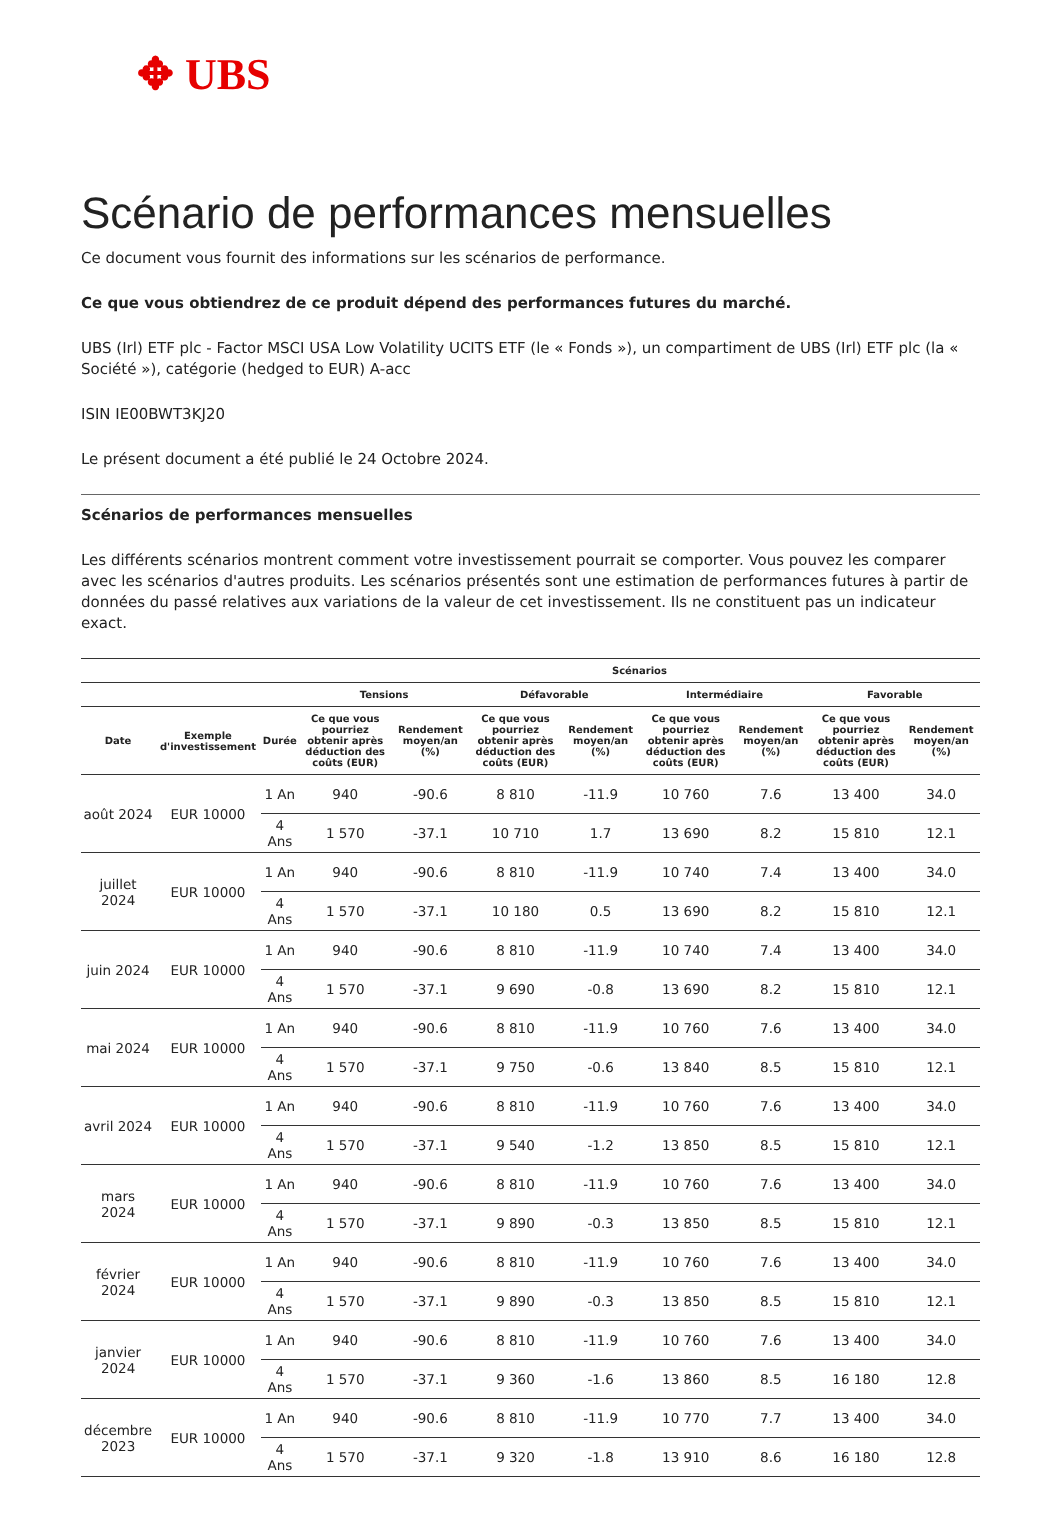✥ UBS
Scénario de performances mensuelles
Ce document vous fournit des informations sur les scénarios de performance.
Ce que vous obtiendrez de ce produit dépend des performances futures du marché.
UBS (Irl) ETF plc - Factor MSCI USA Low Volatility UCITS ETF (le « Fonds »), un compartiment de UBS (Irl) ETF plc (la « Société »), catégorie (hedged to EUR) A-acc
ISIN IE00BWT3KJ20
Le présent document a été publié le 24 Octobre 2024.
Scénarios de performances mensuelles
Les différents scénarios montrent comment votre investissement pourrait se comporter. Vous pouvez les comparer avec les scénarios d'autres produits. Les scénarios présentés sont une estimation de performances futures à partir de données du passé relatives aux variations de la valeur de cet investissement. Ils ne constituent pas un indicateur exact.
| | | | Scénarios | | | | | | | |
| --- | --- | --- | --- | --- | --- | --- | --- | --- | --- | --- |
| | | | Tensions | | Défavorable | | Intermédiaire | | Favorable | |
| Date | Exemple d'investissement | Durée | Ce que vous pourriez obtenir après déduction des coûts (EUR) | Rendement moyen/an (%) | Ce que vous pourriez obtenir après déduction des coûts (EUR) | Rendement moyen/an (%) | Ce que vous pourriez obtenir après déduction des coûts (EUR) | Rendement moyen/an (%) | Ce que vous pourriez obtenir après déduction des coûts (EUR) | Rendement moyen/an (%) |
| août 2024 | EUR 10000 | 1 An | 940 | -90.6 | 8 810 | -11.9 | 10 760 | 7.6 | 13 400 | 34.0 |
| | | 4 Ans | 1 570 | -37.1 | 10 710 | 1.7 | 13 690 | 8.2 | 15 810 | 12.1 |
| juillet 2024 | EUR 10000 | 1 An | 940 | -90.6 | 8 810 | -11.9 | 10 740 | 7.4 | 13 400 | 34.0 |
| | | 4 Ans | 1 570 | -37.1 | 10 180 | 0.5 | 13 690 | 8.2 | 15 810 | 12.1 |
| juin 2024 | EUR 10000 | 1 An | 940 | -90.6 | 8 810 | -11.9 | 10 740 | 7.4 | 13 400 | 34.0 |
| | | 4 Ans | 1 570 | -37.1 | 9 690 | -0.8 | 13 690 | 8.2 | 15 810 | 12.1 |
| mai 2024 | EUR 10000 | 1 An | 940 | -90.6 | 8 810 | -11.9 | 10 760 | 7.6 | 13 400 | 34.0 |
| | | 4 Ans | 1 570 | -37.1 | 9 750 | -0.6 | 13 840 | 8.5 | 15 810 | 12.1 |
| avril 2024 | EUR 10000 | 1 An | 940 | -90.6 | 8 810 | -11.9 | 10 760 | 7.6 | 13 400 | 34.0 |
| | | 4 Ans | 1 570 | -37.1 | 9 540 | -1.2 | 13 850 | 8.5 | 15 810 | 12.1 |
| mars 2024 | EUR 10000 | 1 An | 940 | -90.6 | 8 810 | -11.9 | 10 760 | 7.6 | 13 400 | 34.0 |
| | | 4 Ans | 1 570 | -37.1 | 9 890 | -0.3 | 13 850 | 8.5 | 15 810 | 12.1 |
| février 2024 | EUR 10000 | 1 An | 940 | -90.6 | 8 810 | -11.9 | 10 760 | 7.6 | 13 400 | 34.0 |
| | | 4 Ans | 1 570 | -37.1 | 9 890 | -0.3 | 13 850 | 8.5 | 15 810 | 12.1 |
| janvier 2024 | EUR 10000 | 1 An | 940 | -90.6 | 8 810 | -11.9 | 10 760 | 7.6 | 13 400 | 34.0 |
| | | 4 Ans | 1 570 | -37.1 | 9 360 | -1.6 | 13 860 | 8.5 | 16 180 | 12.8 |
| décembre 2023 | EUR 10000 | 1 An | 940 | -90.6 | 8 810 | -11.9 | 10 770 | 7.7 | 13 400 | 34.0 |
| | | 4 Ans | 1 570 | -37.1 | 9 320 | -1.8 | 13 910 | 8.6 | 16 180 | 12.8 |